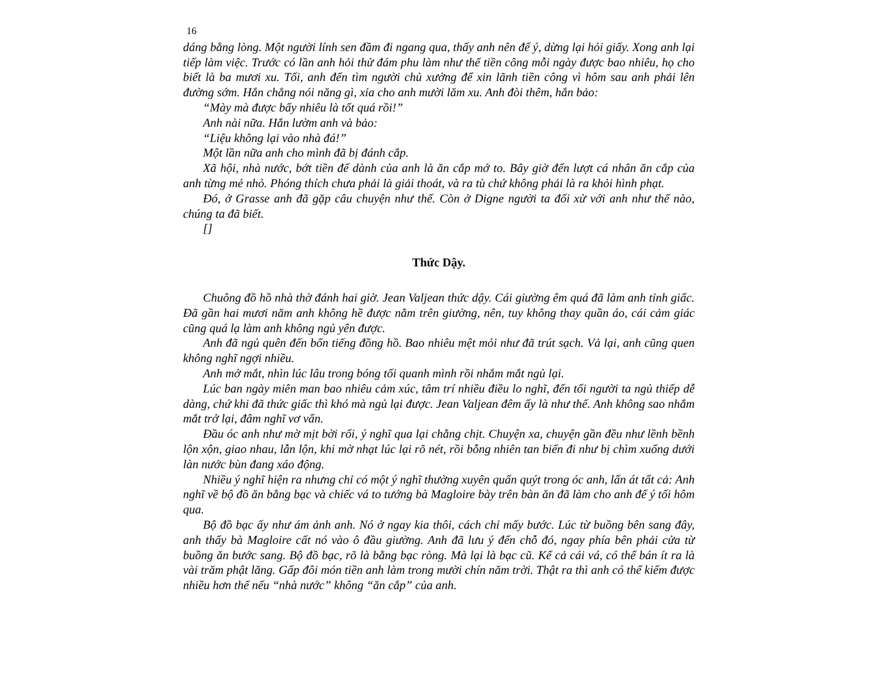16
dáng bằng lòng. Một người lính sen đầm đi ngang qua, thấy anh nên để ý, dừng lại hỏi giấy. Xong anh lại tiếp làm việc. Trước có lần anh hỏi thử đám phu làm như thế tiền công mỗi ngày được bao nhiêu, họ cho biết là ba mươi xu. Tối, anh đến tìm người chủ xưởng để xin lãnh tiền công vì hôm sau anh phải lên đường sớm. Hắn chẳng nói năng gì, xỉa cho anh mười lăm xu. Anh đòi thêm, hắn bảo:
“Mày mà được bấy nhiêu là tốt quá rồi!”
Anh nài nữa. Hắn lườm anh và bảo:
“Liệu không lại vào nhà đá!”
Một lần nữa anh cho mình đã bị đánh cắp.
Xã hội, nhà nước, bớt tiền để dành của anh là ăn cắp mớ to. Bây giờ đến lượt cá nhân ăn cắp của anh từng mẻ nhỏ. Phóng thích chưa phải là giải thoát, và ra tù chứ không phải là ra khỏi hình phạt.
Đó, ở Grasse anh đã gặp câu chuyện như thế. Còn ở Digne người ta đối xử với anh như thế nào, chúng ta đã biết.
[]
Thức Dậy.
Chuông đồ hồ nhà thờ đánh hai giờ. Jean Valjean thức dậy. Cái giường êm quá đã làm anh tỉnh giấc. Đã gần hai mươi năm anh không hề được nằm trên giường, nên, tuy không thay quần áo, cái cảm giác cũng quá lạ làm anh không ngủ yên được.
Anh đã ngủ quên đến bốn tiếng đồng hồ. Bao nhiêu mệt mỏi như đã trút sạch. Vả lại, anh cũng quen không nghĩ ngợi nhiều.
Anh mở mắt, nhìn lúc lâu trong bóng tối quanh mình rồi nhắm mắt ngủ lại.
Lúc ban ngày miên man bao nhiêu cảm xúc, tâm trí nhiều điều lo nghĩ, đến tối người ta ngủ thiếp dễ dàng, chứ khi đã thức giấc thì khó mà ngủ lại được. Jean Valjean đêm ấy là như thế. Anh không sao nhắm mắt trở lại, đâm nghĩ vơ vẩn.
Đầu óc anh như mờ mịt bời rối, ý nghĩ qua lại chằng chịt. Chuyện xa, chuyện gần đều như lềnh bềnh lộn xộn, giao nhau, lẫn lộn, khi mờ nhạt lúc lại rõ nét, rồi bỗng nhiên tan biến đi như bị chìm xuống dưới làn nước bùn đang xáo động.
Nhiều ý nghĩ hiện ra nhưng chỉ có một ý nghĩ thường xuyên quấn quýt trong óc anh, lấn át tất cả: Anh nghĩ về bộ đồ ăn bằng bạc và chiếc vá to tướng bà Magloire bày trên bàn ăn đã làm cho anh để ý tối hôm qua.
Bộ đồ bạc ấy như ám ảnh anh. Nó ở ngay kia thôi, cách chỉ mấy bước. Lúc từ buồng bên sang đây, anh thấy bà Magloire cất nó vào ô đầu giường. Anh đã lưu ý đến chỗ đó, ngay phía bên phải cửa từ buồng ăn bước sang. Bộ đồ bạc, rõ là bằng bạc ròng. Mà lại là bạc cũ. Kể cả cái vá, có thể bán ít ra là vài trăm phật lăng. Gấp đôi món tiền anh làm trong mười chín năm trời. Thật ra thì anh có thể kiếm được nhiều hơn thế nếu “nhà nước” không “ăn cắp” của anh.